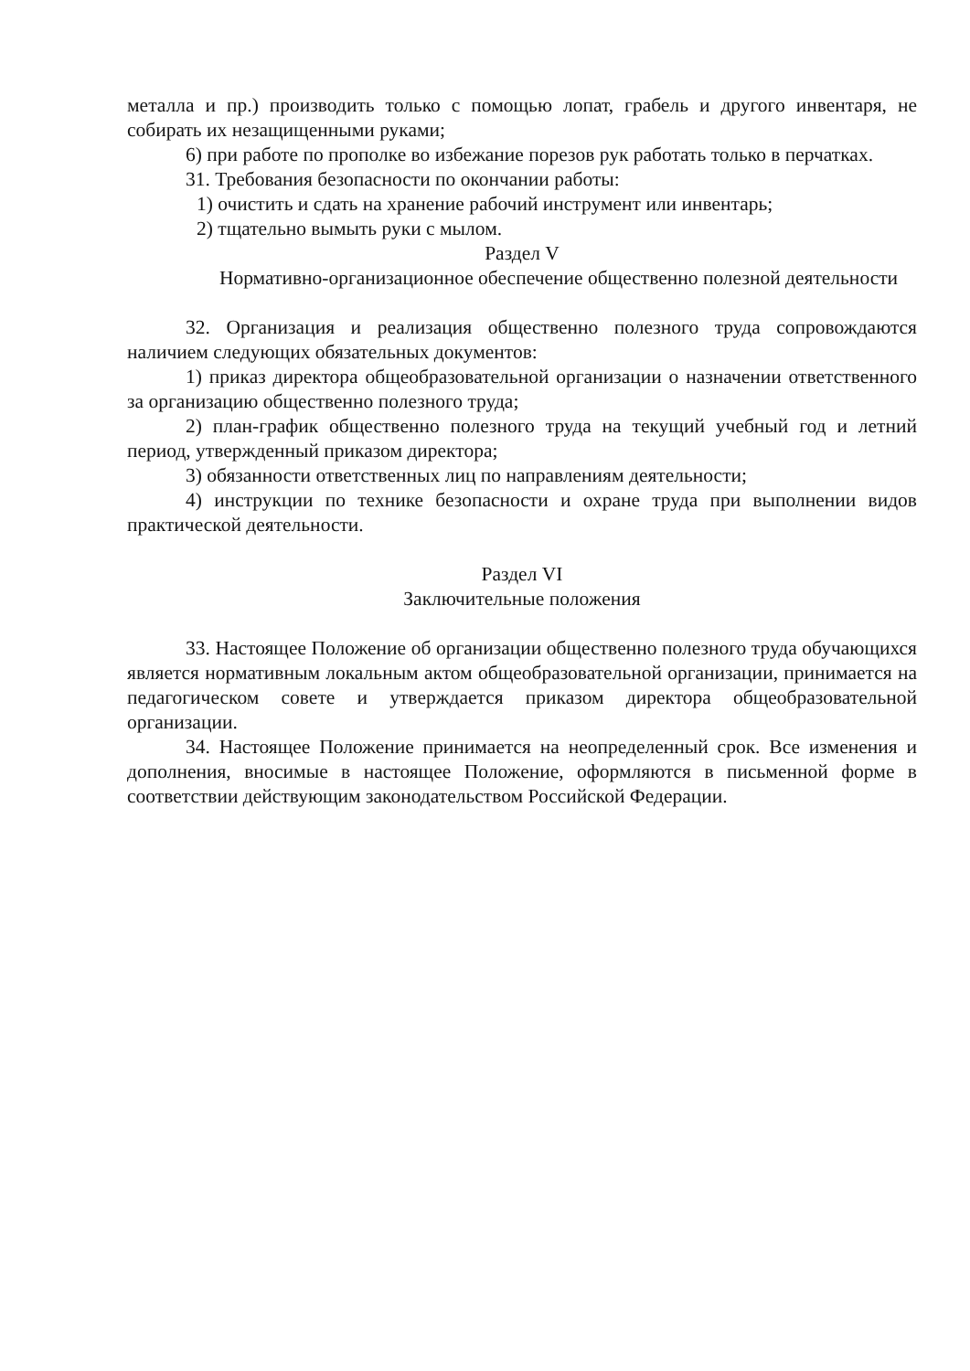металла и пр.) производить только с помощью лопат, грабель и другого инвентаря, не собирать их незащищенными руками;
6) при работе по прополке во избежание порезов рук работать только в перчатках.
31. Требования безопасности по окончании работы:
1) очистить и сдать на хранение рабочий инструмент или инвентарь;
2) тщательно вымыть руки с мылом.
Раздел V
Нормативно-организационное обеспечение общественно полезной деятельности
32. Организация и реализация общественно полезного труда сопровождаются наличием следующих обязательных документов:
1) приказ директора общеобразовательной организации о назначении ответственного за организацию общественно полезного труда;
2) план-график общественно полезного труда на текущий учебный год и летний период, утвержденный приказом директора;
3) обязанности ответственных лиц по направлениям деятельности;
4) инструкции по технике безопасности и охране труда при выполнении видов практической деятельности.
Раздел VI
Заключительные положения
33. Настоящее Положение об организации общественно полезного труда обучающихся является нормативным локальным актом общеобразовательной организации, принимается на педагогическом совете и утверждается приказом директора общеобразовательной организации.
34. Настоящее Положение принимается на неопределенный срок. Все изменения и дополнения, вносимые в настоящее Положение, оформляются в письменной форме в соответствии действующим законодательством Российской Федерации.